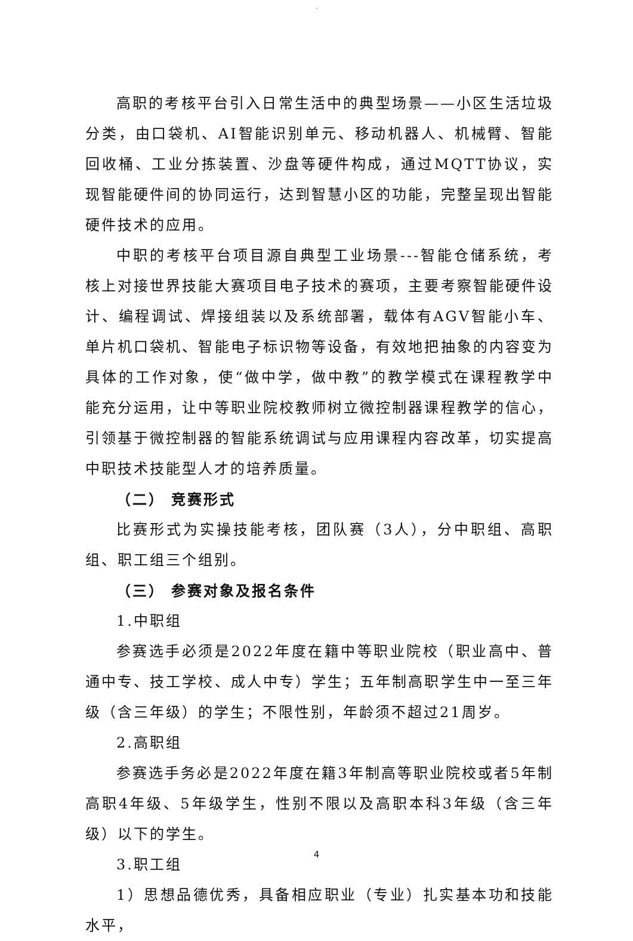.
高职的考核平台引入日常生活中的典型场景——小区生活垃圾分类，由口袋机、AI智能识别单元、移动机器人、机械臂、智能回收桶、工业分拣装置、沙盘等硬件构成，通过MQTT协议，实现智能硬件间的协同运行，达到智慧小区的功能，完整呈现出智能硬件技术的应用。
中职的考核平台项目源自典型工业场景---智能仓储系统，考核上对接世界技能大赛项目电子技术的赛项，主要考察智能硬件设计、编程调试、焊接组装以及系统部署，载体有AGV智能小车、单片机口袋机、智能电子标识物等设备，有效地把抽象的内容变为具体的工作对象，使“做中学，做中教”的教学模式在课程教学中能充分运用，让中等职业院校教师树立微控制器课程教学的信心，引领基于微控制器的智能系统调试与应用课程内容改革，切实提高中职技术技能型人才的培养质量。
（二） 竞赛形式
比赛形式为实操技能考核，团队赛（3人），分中职组、高职组、职工组三个组别。
（三） 参赛对象及报名条件
1.中职组
参赛选手必须是2022年度在籍中等职业院校（职业高中、普通中专、技工学校、成人中专）学生；五年制高职学生中一至三年级（含三年级）的学生；不限性别，年龄须不超过21周岁。
2.高职组
参赛选手务必是2022年度在籍3年制高等职业院校或者5年制高职4年级、5年级学生，性别不限以及高职本科3年级（含三年级）以下的学生。
3.职工组
1）思想品德优秀，具备相应职业（专业）扎实基本功和技能水平，
4